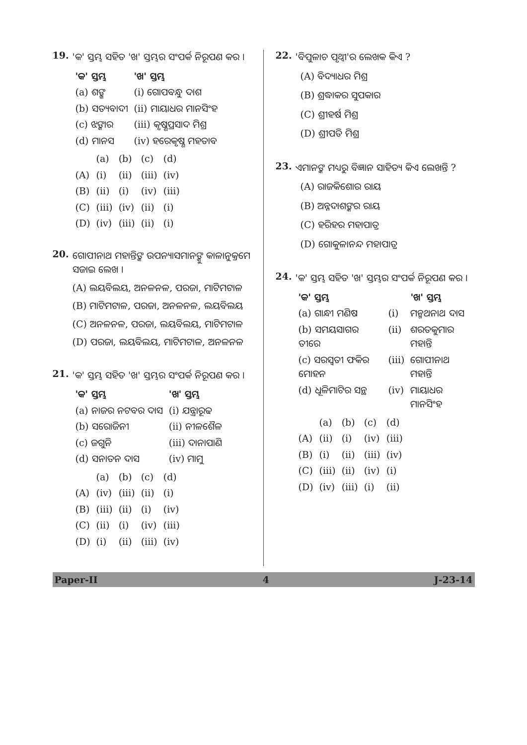19.
'କ' ସ୍ତମ୍ଭ ସହିତ 'ଖ' ସ୍ତମ୍ଭର ସଂପର୍କ ନିରୂପଣ କର ।
| 'କ' ସ୍ତମ୍ଭ | 'ଖ' ସ୍ତମ୍ଭ |
| --- | --- |
| (a) ଶଙ୍ଖ | (i) ଗୋପବନ୍ଧୁ ଦାଶ |
| (b) ସତ୍ୟବାଦୀ | (ii) ମାୟାଧର ମାନସିଂହ |
| (c) ଝଙ୍କାର | (iii) କୃଷ୍ଣପ୍ରସାଦ ମିଶ୍ର |
| (d) ମାନସ | (iv) ହରେକୃଷ୍ଣ ମହତାବ |
| | (a) | (b) | (c) | (d) |
| (A) | (i) | (ii) | (iii) | (iv) |
| (B) | (ii) | (i) | (iv) | (iii) |
| (C) | (iii) | (iv) | (ii) | (i) |
| (D) | (iv) | (iii) | (ii) | (i) |
20.
ଗୋପୀନାଥ ମହାନ୍ତିଙ୍କ ଉପନ୍ୟାସମାନଙ୍କୁ କାଳାନୁକ୍ରମେ ସଜାଇ ଲେଖ ।
(A) ଲୟବିଲୟ, ଅନଳନଳ, ପରଜା, ମାଟିମଟାଳ
(B) ମାଟିମଟାଳ, ପରଜା, ଅନଳନଳ, ଲୟବିଲୟ
(C) ଅନଳନଳ, ପରଜା, ଲୟବିଲୟ, ମାଟିମଟାଳ
(D) ପରଜା, ଲୟବିଲୟ, ମାଟିମଟାଳ, ଅନଳନଳ
21.
'କ' ସ୍ତମ୍ଭ ସହିତ 'ଖ' ସ୍ତମ୍ଭର ସଂପର୍କ ନିରୂପଣ କର ।
| 'କ' ସ୍ତମ୍ଭ | 'ଖ' ସ୍ତମ୍ଭ |
| --- | --- |
| (a) ନାଜର ନଟବର ଦାସ | (i) ଯନ୍ତ୍ରାରୂଢ |
| (b) ସରୋଜିନୀ | (ii) ନୀଳଶୈଳ |
| (c) ଜଗୁନି | (iii) ଦାନାପାଣି |
| (d) ସନାତନ ଦାସ | (iv) ମାମୁ |
| | (a) | (b) | (c) | (d) |
| (A) | (iv) | (iii) | (ii) | (i) |
| (B) | (iii) | (ii) | (i) | (iv) |
| (C) | (ii) | (i) | (iv) | (iii) |
| (D) | (i) | (ii) | (iii) | (iv) |
22.
'ବିପୁଳାଚ ପୃଥ୍ୱୀ'ର ଲେଖକ କିଏ ?
(A) ବିଦ୍ୟାଧର ମିଶ୍ର
(B) ଶ୍ରଦ୍ଧାକର ସୁପକାର
(C) ଶ୍ରୀହର୍ଷ ମିଶ୍ର
(D) ଶ୍ରୀପତି ମିଶ୍ର
23.
ଏମାନଙ୍କ ମଧ୍ୟରୁ ବିଜ୍ଞାନ ସାହିତ୍ୟ କିଏ ଲେଖନ୍ତି ?
(A) ରାଜକିଶୋର ରାୟ
(B) ଅନ୍ନଦାଶଙ୍କର ରାୟ
(C) ହରିହର ମହାପାତ୍ର
(D) ଗୋକୁଳାନନ୍ଦ ମହାପାତ୍ର
24.
'କ' ସ୍ତମ୍ଭ ସହିତ 'ଖ' ସ୍ତମ୍ଭର ସଂପର୍କ ନିରୂପଣ କର ।
| 'କ' ସ୍ତମ୍ଭ | | 'ଖ' ସ୍ତମ୍ଭ |
| --- | --- | --- |
| (a) ଗାନ୍ଧୀ ମଣିଷ | (i) | ମନ୍ମଥନାଥ ଦାସ |
| (b) ସମୟସାଗର ତୀରେ | (ii) | ଶରତକୁମାର ମହାନ୍ତି |
| (c) ସରସ୍ୱତୀ ଫକିର ମୋହନ | (iii) | ଗୋପୀନାଥ ମହାନ୍ତି |
| (d) ଧୂଳିମାଟିର ସନ୍ଥ | (iv) | ମାୟାଧର ମାନସିଂହ |
| | (a) | (b) | (c) | (d) |
| (A) | (ii) | (i) | (iv) | (iii) |
| (B) | (i) | (ii) | (iii) | (iv) |
| (C) | (iii) | (ii) | (iv) | (i) |
| (D) | (iv) | (iii) | (i) | (ii) |
Paper-II 4 J-23-14